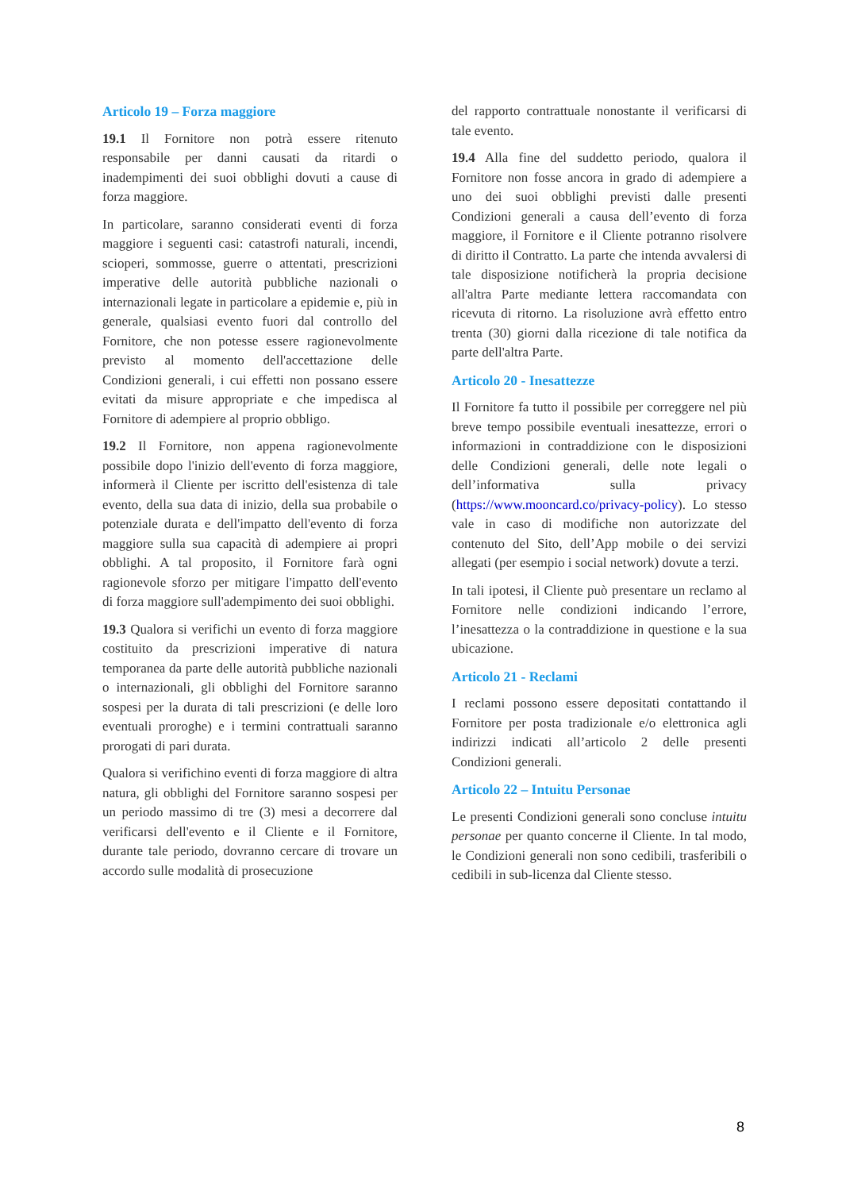Articolo 19 – Forza maggiore
19.1 Il Fornitore non potrà essere ritenuto responsabile per danni causati da ritardi o inadempimenti dei suoi obblighi dovuti a cause di forza maggiore.
In particolare, saranno considerati eventi di forza maggiore i seguenti casi: catastrofi naturali, incendi, scioperi, sommosse, guerre o attentati, prescrizioni imperative delle autorità pubbliche nazionali o internazionali legate in particolare a epidemie e, più in generale, qualsiasi evento fuori dal controllo del Fornitore, che non potesse essere ragionevolmente previsto al momento dell'accettazione delle Condizioni generali, i cui effetti non possano essere evitati da misure appropriate e che impedisca al Fornitore di adempiere al proprio obbligo.
19.2 Il Fornitore, non appena ragionevolmente possibile dopo l'inizio dell'evento di forza maggiore, informerà il Cliente per iscritto dell'esistenza di tale evento, della sua data di inizio, della sua probabile o potenziale durata e dell'impatto dell'evento di forza maggiore sulla sua capacità di adempiere ai propri obblighi. A tal proposito, il Fornitore farà ogni ragionevole sforzo per mitigare l'impatto dell'evento di forza maggiore sull'adempimento dei suoi obblighi.
19.3 Qualora si verifichi un evento di forza maggiore costituito da prescrizioni imperative di natura temporanea da parte delle autorità pubbliche nazionali o internazionali, gli obblighi del Fornitore saranno sospesi per la durata di tali prescrizioni (e delle loro eventuali proroghe) e i termini contrattuali saranno prorogati di pari durata.
Qualora si verifichino eventi di forza maggiore di altra natura, gli obblighi del Fornitore saranno sospesi per un periodo massimo di tre (3) mesi a decorrere dal verificarsi dell'evento e il Cliente e il Fornitore, durante tale periodo, dovranno cercare di trovare un accordo sulle modalità di prosecuzione
del rapporto contrattuale nonostante il verificarsi di tale evento.
19.4 Alla fine del suddetto periodo, qualora il Fornitore non fosse ancora in grado di adempiere a uno dei suoi obblighi previsti dalle presenti Condizioni generali a causa dell’evento di forza maggiore, il Fornitore e il Cliente potranno risolvere di diritto il Contratto. La parte che intenda avvalersi di tale disposizione notificherà la propria decisione all'altra Parte mediante lettera raccomandata con ricevuta di ritorno. La risoluzione avrà effetto entro trenta (30) giorni dalla ricezione di tale notifica da parte dell'altra Parte.
Articolo 20 - Inesattezze
Il Fornitore fa tutto il possibile per correggere nel più breve tempo possibile eventuali inesattezze, errori o informazioni in contraddizione con le disposizioni delle Condizioni generali, delle note legali o dell’informativa sulla privacy (https://www.mooncard.co/privacy-policy). Lo stesso vale in caso di modifiche non autorizzate del contenuto del Sito, dell’App mobile o dei servizi allegati (per esempio i social network) dovute a terzi.
In tali ipotesi, il Cliente può presentare un reclamo al Fornitore nelle condizioni indicando l’errore, l’inesattezza o la contraddizione in questione e la sua ubicazione.
Articolo 21 - Reclami
I reclami possono essere depositati contattando il Fornitore per posta tradizionale e/o elettronica agli indirizzi indicati all’articolo 2 delle presenti Condizioni generali.
Articolo 22 – Intuitu Personae
Le presenti Condizioni generali sono concluse intuitu personae per quanto concerne il Cliente. In tal modo, le Condizioni generali non sono cedibili, trasferibili o cedibili in sub-licenza dal Cliente stesso.
8